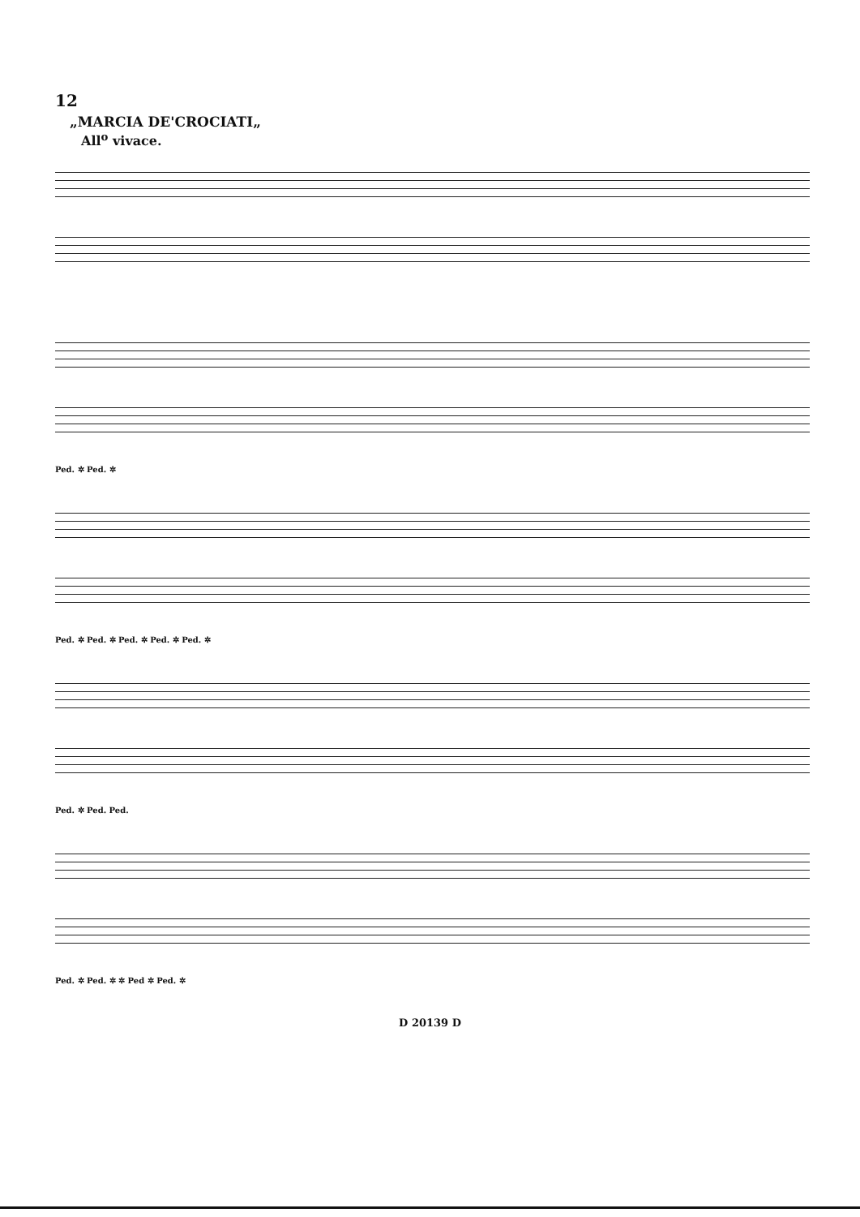12
„MARCIA DE'CROCIATI„
All<sup>o</sup> vivace.
Ped. ✲ Ped. ✲
Ped. ✲ Ped. ✲ Ped. ✲ Ped. ✲ Ped. ✲
Ped. ✲ Ped. Ped.
Ped. ✲ Ped. ✲ ✲ Ped ✲ Ped. ✲
D 20139 D